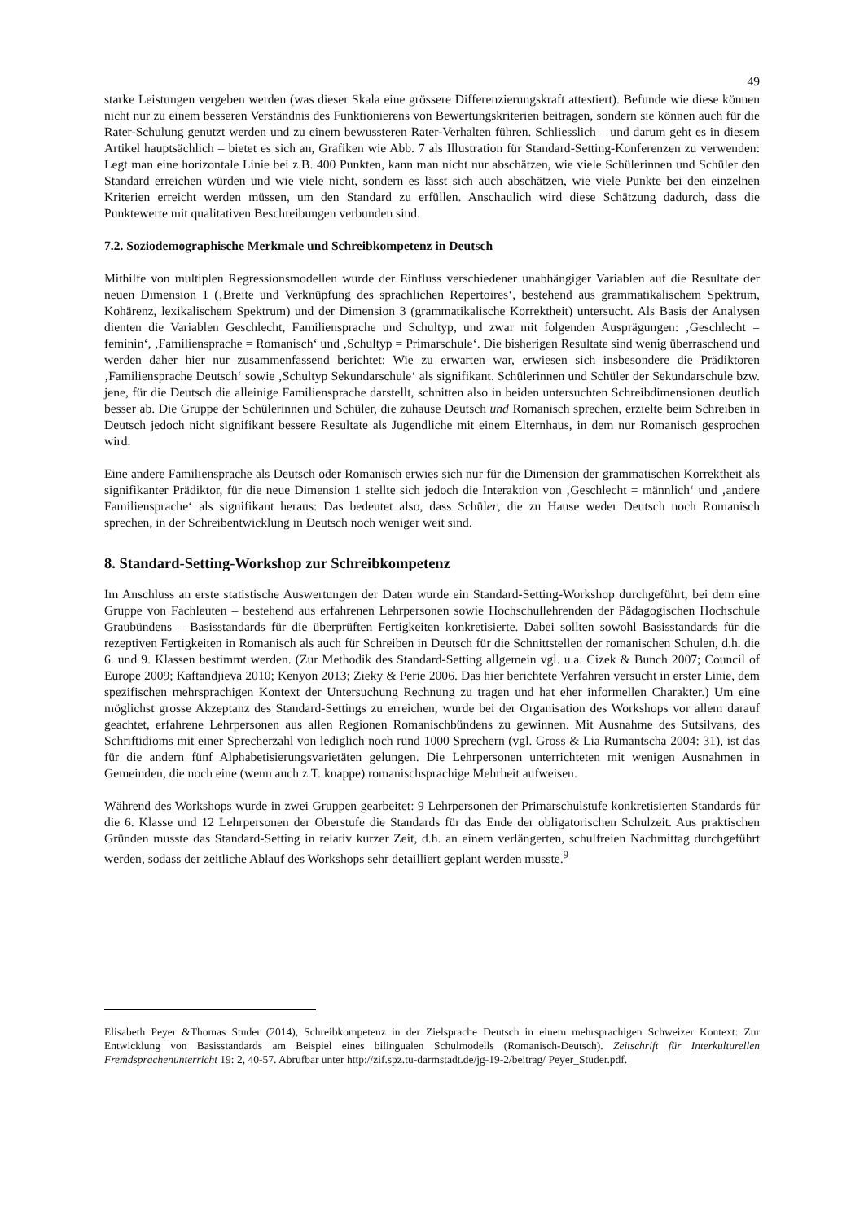49
starke Leistungen vergeben werden (was dieser Skala eine grössere Differenzierungskraft attestiert). Befunde wie diese können nicht nur zu einem besseren Verständnis des Funktionierens von Bewertungskriterien beitragen, sondern sie können auch für die Rater-Schulung genutzt werden und zu einem bewussteren Rater-Verhalten führen. Schliesslich – und darum geht es in diesem Artikel hauptsächlich – bietet es sich an, Grafiken wie Abb. 7 als Illustration für Standard-Setting-Konferenzen zu verwenden: Legt man eine horizontale Linie bei z.B. 400 Punkten, kann man nicht nur abschätzen, wie viele Schülerinnen und Schüler den Standard erreichen würden und wie viele nicht, sondern es lässt sich auch abschätzen, wie viele Punkte bei den einzelnen Kriterien erreicht werden müssen, um den Standard zu erfüllen. Anschaulich wird diese Schätzung dadurch, dass die Punktewerte mit qualitativen Beschreibungen verbunden sind.
7.2. Soziodemographische Merkmale und Schreibkompetenz in Deutsch
Mithilfe von multiplen Regressionsmodellen wurde der Einfluss verschiedener unabhängiger Variablen auf die Resultate der neuen Dimension 1 (‚Breite und Verknüpfung des sprachlichen Repertoires‘, bestehend aus grammatikalischem Spektrum, Kohärenz, lexikalischem Spektrum) und der Dimension 3 (grammatikalische Korrektheit) untersucht. Als Basis der Analysen dienten die Variablen Geschlecht, Familiensprache und Schultyp, und zwar mit folgenden Ausprägungen: ‚Geschlecht = feminin‘, ‚Familiensprache = Romanisch‘ und ‚Schultyp = Primarschule‘. Die bisherigen Resultate sind wenig überraschend und werden daher hier nur zusammenfassend berichtet: Wie zu erwarten war, erwiesen sich insbesondere die Prädiktoren ‚Familiensprache Deutsch‘ sowie ‚Schultyp Sekundarschule‘ als signifikant. Schülerinnen und Schüler der Sekundarschule bzw. jene, für die Deutsch die alleinige Familiensprache darstellt, schnitten also in beiden untersuchten Schreibdimensionen deutlich besser ab. Die Gruppe der Schülerinnen und Schüler, die zuhause Deutsch und Romanisch sprechen, erzielte beim Schreiben in Deutsch jedoch nicht signifikant bessere Resultate als Jugendliche mit einem Elternhaus, in dem nur Romanisch gesprochen wird.
Eine andere Familiensprache als Deutsch oder Romanisch erwies sich nur für die Dimension der grammatischen Korrektheit als signifikanter Prädiktor, für die neue Dimension 1 stellte sich jedoch die Interaktion von ‚Geschlecht = männlich‘ und ‚andere Familiensprache‘ als signifikant heraus: Das bedeutet also, dass Schüler, die zu Hause weder Deutsch noch Romanisch sprechen, in der Schreibentwicklung in Deutsch noch weniger weit sind.
8. Standard-Setting-Workshop zur Schreibkompetenz
Im Anschluss an erste statistische Auswertungen der Daten wurde ein Standard-Setting-Workshop durchgeführt, bei dem eine Gruppe von Fachleuten – bestehend aus erfahrenen Lehrpersonen sowie Hochschullehrenden der Pädagogischen Hochschule Graubündens – Basisstandards für die überprüften Fertigkeiten konkretisierte. Dabei sollten sowohl Basisstandards für die rezeptiven Fertigkeiten in Romanisch als auch für Schreiben in Deutsch für die Schnittstellen der romanischen Schulen, d.h. die 6. und 9. Klassen bestimmt werden. (Zur Methodik des Standard-Setting allgemein vgl. u.a. Cizek & Bunch 2007; Council of Europe 2009; Kaftandjieva 2010; Kenyon 2013; Zieky & Perie 2006. Das hier berichtete Verfahren versucht in erster Linie, dem spezifischen mehrsprachigen Kontext der Untersuchung Rechnung zu tragen und hat eher informellen Charakter.) Um eine möglichst grosse Akzeptanz des Standard-Settings zu erreichen, wurde bei der Organisation des Workshops vor allem darauf geachtet, erfahrene Lehrpersonen aus allen Regionen Romanischbündens zu gewinnen. Mit Ausnahme des Sutsilvans, des Schriftidioms mit einer Sprecherzahl von lediglich noch rund 1000 Sprechern (vgl. Gross & Lia Rumantscha 2004: 31), ist das für die andern fünf Alphabetisierungsvarietäten gelungen. Die Lehrpersonen unterrichteten mit wenigen Ausnahmen in Gemeinden, die noch eine (wenn auch z.T. knappe) romanischsprachige Mehrheit aufweisen.
Während des Workshops wurde in zwei Gruppen gearbeitet: 9 Lehrpersonen der Primarschulstufe konkretisierten Standards für die 6. Klasse und 12 Lehrpersonen der Oberstufe die Standards für das Ende der obligatorischen Schulzeit. Aus praktischen Gründen musste das Standard-Setting in relativ kurzer Zeit, d.h. an einem verlängerten, schulfreien Nachmittag durchgeführt werden, sodass der zeitliche Ablauf des Workshops sehr detailliert geplant werden musste.<sup>9</sup>
Elisabeth Peyer &Thomas Studer (2014), Schreibkompetenz in der Zielsprache Deutsch in einem mehrsprachigen Schweizer Kontext: Zur Entwicklung von Basisstandards am Beispiel eines bilingualen Schulmodells (Romanisch-Deutsch). Zeitschrift für Interkulturellen Fremdsprachenunterricht 19: 2, 40-57. Abrufbar unter http://zif.spz.tu-darmstadt.de/jg-19-2/beitrag/ Peyer_Studer.pdf.